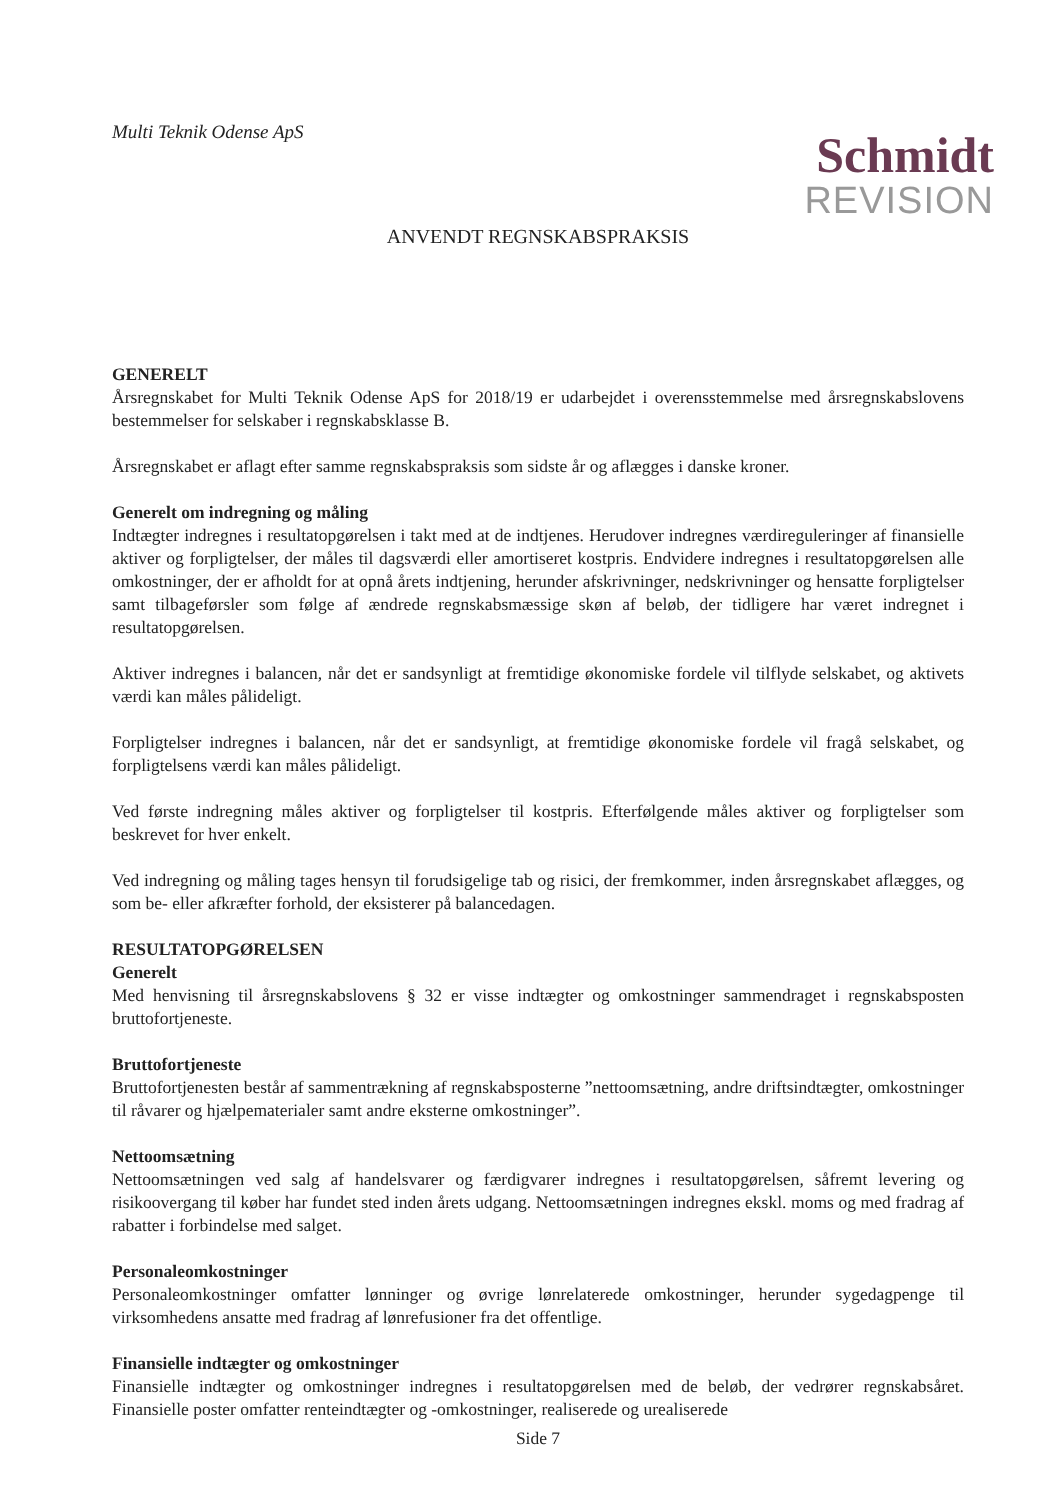Multi Teknik Odense ApS
Schmidt
REVISION
ANVENDT REGNSKABSPRAKSIS
GENERELT
Årsregnskabet for Multi Teknik Odense ApS for 2018/19 er udarbejdet i overensstemmelse med årsregnskabslovens bestemmelser for selskaber i regnskabsklasse B.
Årsregnskabet er aflagt efter samme regnskabspraksis som sidste år og aflægges i danske kroner.
Generelt om indregning og måling
Indtægter indregnes i resultatopgørelsen i takt med at de indtjenes. Herudover indregnes værdireguleringer af finansielle aktiver og forpligtelser, der måles til dagsværdi eller amortiseret kostpris. Endvidere indregnes i resultatopgørelsen alle omkostninger, der er afholdt for at opnå årets indtjening, herunder afskrivninger, nedskrivninger og hensatte forpligtelser samt tilbageførsler som følge af ændrede regnskabsmæssige skøn af beløb, der tidligere har været indregnet i resultatopgørelsen.
Aktiver indregnes i balancen, når det er sandsynligt at fremtidige økonomiske fordele vil tilflyde selskabet, og aktivets værdi kan måles pålideligt.
Forpligtelser indregnes i balancen, når det er sandsynligt, at fremtidige økonomiske fordele vil fragå selskabet, og forpligtelsens værdi kan måles pålideligt.
Ved første indregning måles aktiver og forpligtelser til kostpris. Efterfølgende måles aktiver og forpligtelser som beskrevet for hver enkelt.
Ved indregning og måling tages hensyn til forudsigelige tab og risici, der fremkommer, inden årsregnskabet aflægges, og som be- eller afkræfter forhold, der eksisterer på balancedagen.
RESULTATOPGØRELSEN
Generelt
Med henvisning til årsregnskabslovens § 32 er visse indtægter og omkostninger sammendraget i regnskabsposten bruttofortjeneste.
Bruttofortjeneste
Bruttofortjenesten består af sammentrækning af regnskabsposterne ”nettoomsætning, andre driftsindtægter, omkostninger til råvarer og hjælpematerialer samt andre eksterne omkostninger”.
Nettoomsætning
Nettoomsætningen ved salg af handelsvarer og færdigvarer indregnes i resultatopgørelsen, såfremt levering og risikoovergang til køber har fundet sted inden årets udgang. Nettoomsætningen indregnes ekskl. moms og med fradrag af rabatter i forbindelse med salget.
Personaleomkostninger
Personaleomkostninger omfatter lønninger og øvrige lønrelaterede omkostninger, herunder sygedagpenge til virksomhedens ansatte med fradrag af lønrefusioner fra det offentlige.
Finansielle indtægter og omkostninger
Finansielle indtægter og omkostninger indregnes i resultatopgørelsen med de beløb, der vedrører regnskabsåret. Finansielle poster omfatter renteindtægter og -omkostninger, realiserede og urealiserede
Side 7